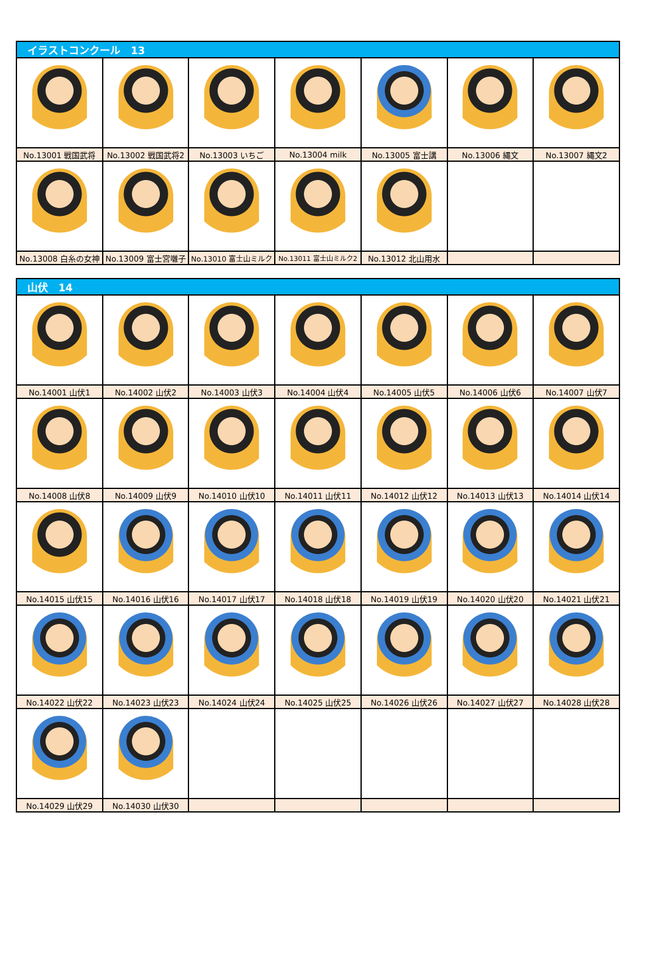| イラストコンクール 13 | | | | | | |
| --- | --- | --- | --- | --- | --- | --- |
| No.13001 戦国武将 | No.13002 戦国武将2 | No.13003 いちご | No.13004 milk | No.13005 富士講 | No.13006 縄文 | No.13007 縄文2 |
| No.13008 白糸の女神 | No.13009 富士宮囃子 | No.13010 富士山ミルク | No.13011 富士山ミルク2 | No.13012 北山用水 | | |
| 山伏 14 | | | | | | |
| --- | --- | --- | --- | --- | --- | --- |
| No.14001 山伏1 | No.14002 山伏2 | No.14003 山伏3 | No.14004 山伏4 | No.14005 山伏5 | No.14006 山伏6 | No.14007 山伏7 |
| No.14008 山伏8 | No.14009 山伏9 | No.14010 山伏10 | No.14011 山伏11 | No.14012 山伏12 | No.14013 山伏13 | No.14014 山伏14 |
| No.14015 山伏15 | No.14016 山伏16 | No.14017 山伏17 | No.14018 山伏18 | No.14019 山伏19 | No.14020 山伏20 | No.14021 山伏21 |
| No.14022 山伏22 | No.14023 山伏23 | No.14024 山伏24 | No.14025 山伏25 | No.14026 山伏26 | No.14027 山伏27 | No.14028 山伏28 |
| No.14029 山伏29 | No.14030 山伏30 | | | | | |